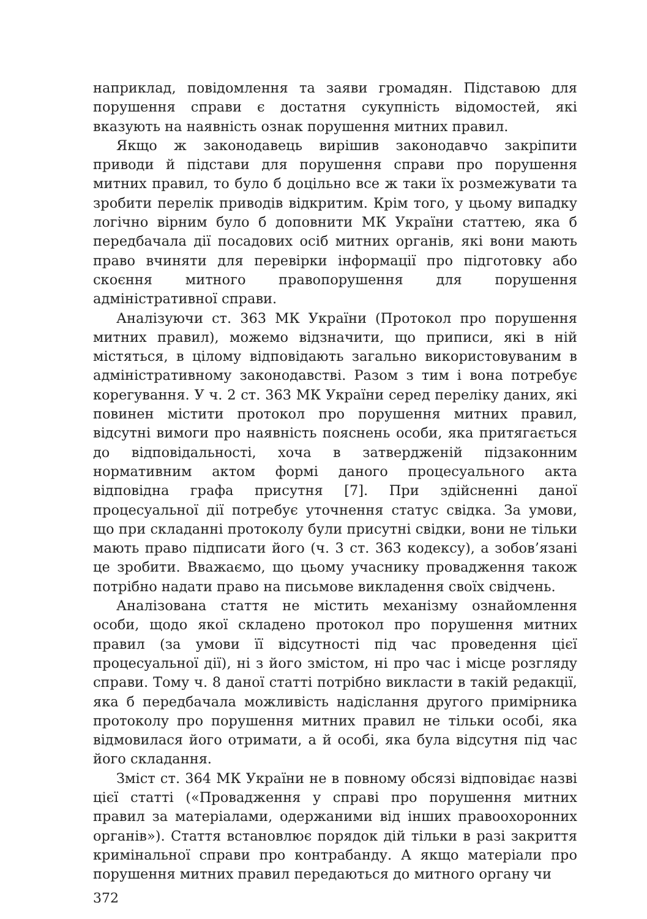наприклад, повідомлення та заяви громадян. Підставою для порушення справи є достатня сукупність відомостей, які вказують на наявність ознак порушення митних правил.
Якщо ж законодавець вирішив законодавчо закріпити приводи й підстави для порушення справи про порушення митних правил, то було б доцільно все ж таки їх розмежувати та зробити перелік приводів відкритим. Крім того, у цьому випадку логічно вірним було б доповнити МК України статтею, яка б передбачала дії посадових осіб митних органів, які вони мають право вчиняти для перевірки інформації про підготовку або скоєння митного правопорушення для порушення адміністративної справи.
Аналізуючи ст. 363 МК України (Протокол про порушення митних правил), можемо відзначити, що приписи, які в ній містяться, в цілому відповідають загально використовуваним в адміністративному законодавстві. Разом з тим і вона потребує корегування. У ч. 2 ст. 363 МК України серед переліку даних, які повинен містити протокол про порушення митних правил, відсутні вимоги про наявність пояснень особи, яка притягається до відповідальності, хоча в затвердженій підзаконним нормативним актом формі даного процесуального акта відповідна графа присутня [7]. При здійсненні даної процесуальної дії потребує уточнення статус свідка. За умови, що при складанні протоколу були присутні свідки, вони не тільки мають право підписати його (ч. 3 ст. 363 кодексу), а зобов’язані це зробити. Вважаємо, що цьому учаснику провадження також потрібно надати право на письмове викладення своїх свідчень.
Аналізована стаття не містить механізму ознайомлення особи, щодо якої складено протокол про порушення митних правил (за умови її відсутності під час проведення цієї процесуальної дії), ні з його змістом, ні про час і місце розгляду справи. Тому ч. 8 даної статті потрібно викласти в такій редакції, яка б передбачала можливість надіслання другого примірника протоколу про порушення митних правил не тільки особі, яка відмовилася його отримати, а й особі, яка була відсутня під час його складання.
Зміст ст. 364 МК України не в повному обсязі відповідає назві цієї статті («Провадження у справі про порушення митних правил за матеріалами, одержаними від інших правоохоронних органів»). Стаття встановлює порядок дій тільки в разі закриття кримінальної справи про контрабанду. А якщо матеріали про порушення митних правил передаються до митного органу чи
372